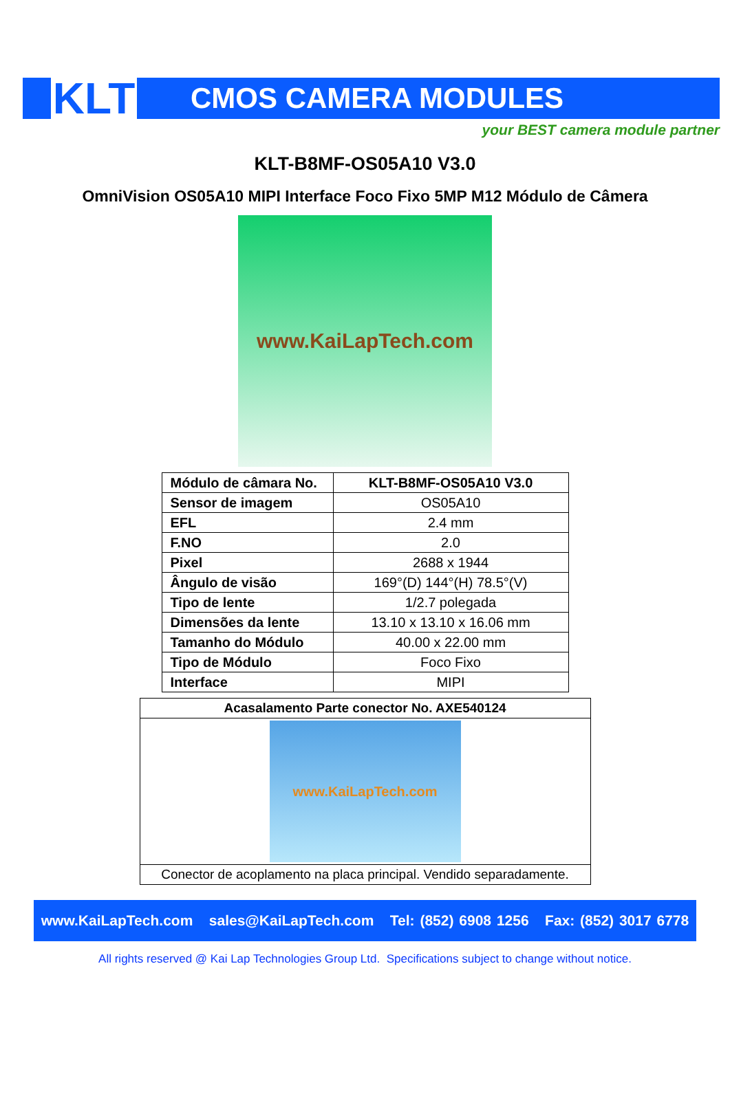KLT
CMOS CAMERA MODULES
your BEST camera module partner
KLT-B8MF-OS05A10 V3.0
OmniVision OS05A10 MIPI Interface Foco Fixo 5MP M12 Módulo de Câmera
www.KaiLapTech.com
| Módulo de câmara No. | KLT-B8MF-OS05A10 V3.0 |
| Sensor de imagem | OS05A10 |
| EFL | 2.4 mm |
| F.NO | 2.0 |
| Pixel | 2688 x 1944 |
| Ângulo de visão | 169°(D) 144°(H) 78.5°(V) |
| Tipo de lente | 1/2.7 polegada |
| Dimensões da lente | 13.10 x 13.10 x 16.06 mm |
| Tamanho do Módulo | 40.00 x 22.00 mm |
| Tipo de Módulo | Foco Fixo |
| Interface | MIPI |
| Acasalamento Parte conector No. AXE540124 |
| www.KaiLapTech.com |
| Conector de acoplamento na placa principal. Vendido separadamente. |
www.KaiLapTech.com sales@KaiLapTech.com Tel: (852) 6908 1256 Fax: (852) 3017 6778
All rights reserved @ Kai Lap Technologies Group Ltd. Specifications subject to change without notice.